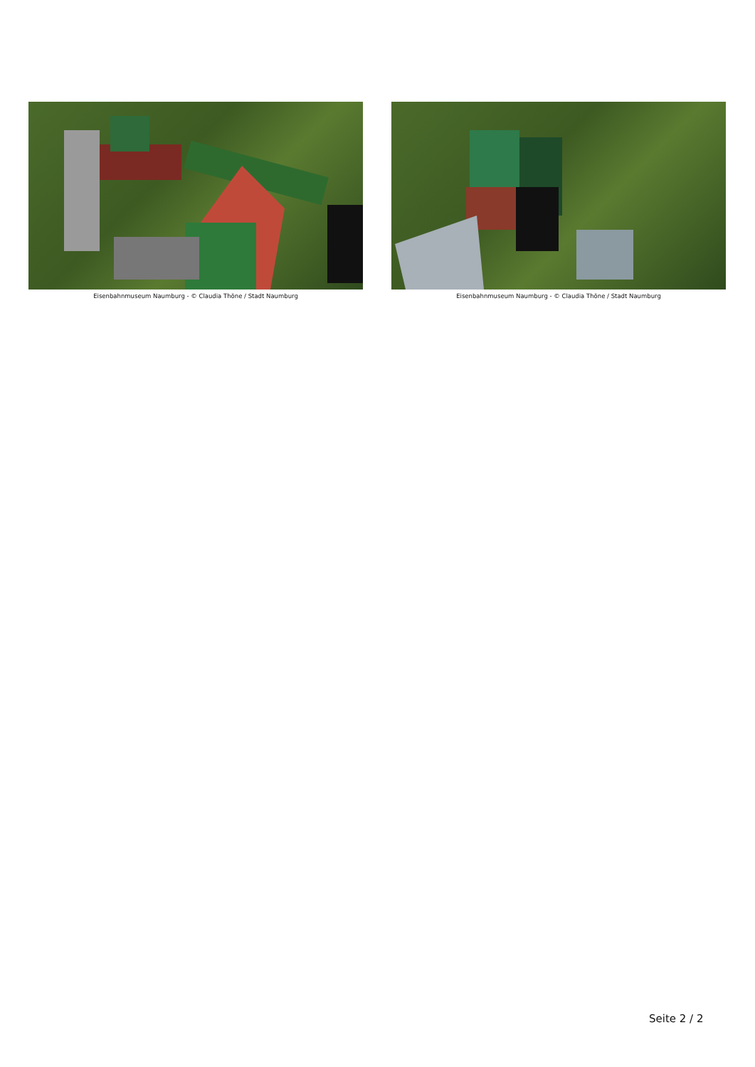Eisenbahnmuseum Naumburg - © Claudia Thöne / Stadt Naumburg
Eisenbahnmuseum Naumburg - © Claudia Thöne / Stadt Naumburg
Seite 2 / 2